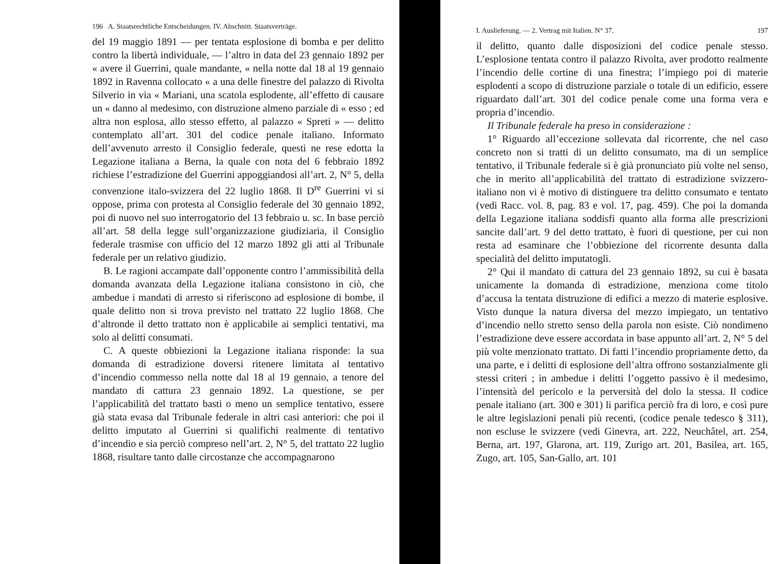196 A. Staatsrechtliche Entscheidungen. IV. Abschnitt. Staatsverträge.
del 19 maggio 1891 — per tentata esplosione di bomba e per delitto contro la libertà individuale, — l’altro in data del 23 gennaio 1892 per « avere il Guerrini, quale mandante, « nella notte dal 18 al 19 gennaio 1892 in Ravenna collocato « a una delle finestre del palazzo di Rivolta Silverio in via « Mariani, una scatola esplodente, all’effetto di causare un « danno al medesimo, con distruzione almeno parziale di « esso ; ed altra non esplosa, allo stesso effetto, al palazzo « Spreti » — delitto contemplato all’art. 301 del codice penale italiano. Informato dell’avvenuto arresto il Consiglio federale, questi ne rese edotta la Legazione italiana a Berna, la quale con nota del 6 febbraio 1892 richiese l’estradizione del Guerrini appoggiandosi all’art. 2, N° 5, della convenzione italo-svizzera del 22 luglio 1868. Il D<sup>re</sup> Guerrini vi si oppose, prima con protesta al Consiglio federale del 30 gennaio 1892, poi di nuovo nel suo interrogatorio del 13 febbraio u. sc. In base perciò all’art. 58 della legge sull’organizzazione giudiziaria, il Consiglio federale trasmise con ufficio del 12 marzo 1892 gli atti al Tribunale federale per un relativo giudizio.
B. Le ragioni accampate dall’opponente contro l’ammissibilità della domanda avanzata della Legazione italiana consistono in ciò, che ambedue i mandati di arresto si riferiscono ad esplosione di bombe, il quale delitto non si trova previsto nel trattato 22 luglio 1868. Che d’altronde il detto trattato non è applicabile ai semplici tentativi, ma solo al delitti consumati.
C. A queste obbiezioni la Legazione italiana risponde: la sua domanda di estradizione doversi ritenere limitata al tentativo d’incendio commesso nella notte dal 18 al 19 gennaio, a tenore del mandato di cattura 23 gennaio 1892. La questione, se per l’applicabilità del trattato basti o meno un semplice tentativo, essere già stata evasa dal Tribunale federale in altri casi anteriori: che poi il delitto imputato al Guerrini si qualifichi realmente di tentativo d’incendio e sia perciò compreso nell’art. 2, N° 5, del trattato 22 luglio 1868, risultare tanto dalle circostanze che accompagnarono
I. Auslieferung. — 2. Vertrag mit Italien. N° 37. 197
il delitto, quanto dalle disposizioni del codice penale stesso. L’esplosione tentata contro il palazzo Rivolta, aver prodotto realmente l’incendio delle cortine di una finestra; l’impiego poi di materie esplodenti a scopo di distruzione parziale o totale di un edificio, essere riguardato dall’art. 301 del codice penale come una forma vera e propria d’incendio.
Il Tribunale federale ha preso in considerazione :
1° Riguardo all’eccezione sollevata dal ricorrente, che nel caso concreto non si tratti di un delitto consumato, ma di un semplice tentativo, il Tribunale federale si è già pronunciato più volte nel senso, che in merito all’applicabilità del trattato di estradizione svizzero-italiano non vi è motivo di distinguere tra delitto consumato e tentato (vedi Racc. vol. 8, pag. 83 e vol. 17, pag. 459). Che poi la domanda della Legazione italiana soddisfi quanto alla forma alle prescrizioni sancite dall’art. 9 del detto trattato, è fuori di questione, per cui non resta ad esaminare che l’obbiezione del ricorrente desunta dalla specialità del delitto imputatogli.
2° Qui il mandato di cattura del 23 gennaio 1892, su cui è basata unicamente la domanda di estradizione, menziona come titolo d’accusa la tentata distruzione di edifici a mezzo di materie esplosive. Visto dunque la natura diversa del mezzo impiegato, un tentativo d’incendio nello stretto senso della parola non esiste. Ciò nondimeno l’estradizione deve essere accordata in base appunto all’art. 2, N° 5 del più volte menzionato trattato. Di fatti l’incendio propriamente detto, da una parte, e i delitti di esplosione dell’altra offrono sostanzialmente gli stessi criteri ; in ambedue i delitti l’oggetto passivo è il medesimo, l’intensità del pericolo e la perversità del dolo la stessa. Il codice penale italiano (art. 300 e 301) li parifica perciò fra di loro, e così pure le altre legislazioni penali più recenti, (codice penale tedesco § 311), non escluse le svizzere (vedi Ginevra, art. 222, Neuchâtel, art. 254, Berna, art. 197, Glarona, art. 119, Zurigo art. 201, Basilea, art. 165, Zugo, art. 105, San-Gallo, art. 101